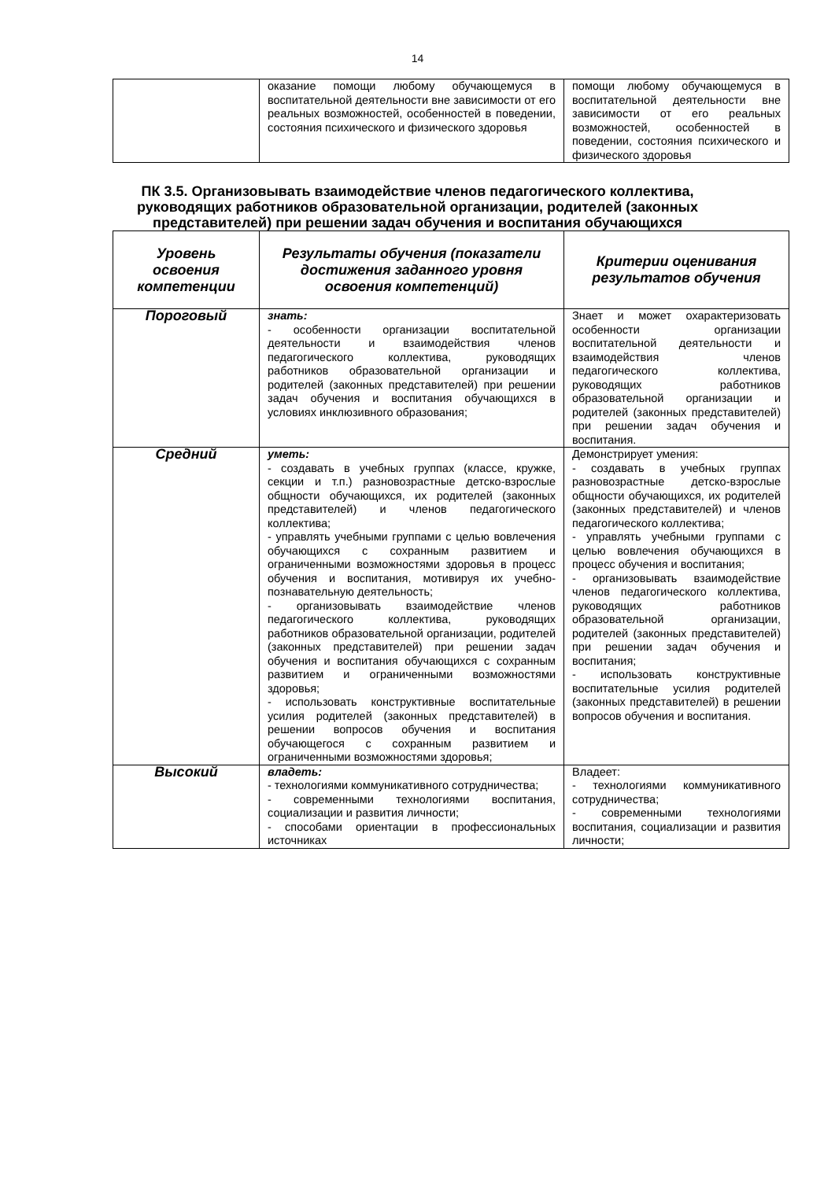14
| | оказание помощи любому обучающемуся в воспитательной деятельности вне зависимости от его реальных возможностей, особенностей в поведении, состояния психического и физического здоровья | помощи любому обучающемуся в воспитательной деятельности вне зависимости от его реальных возможностей, особенностей в поведении, состояния психического и физического здоровья |
ПК 3.5. Организовывать взаимодействие членов педагогического коллектива, руководящих работников образовательной организации, родителей (законных представителей) при решении задач обучения и воспитания обучающихся
| Уровень освоения компетенции | Результаты обучения (показатели достижения заданного уровня освоения компетенций) | Критерии оценивания результатов обучения |
| --- | --- | --- |
| Пороговый | знать: - особенности организации воспитательной деятельности и взаимодействия членов педагогического коллектива, руководящих работников образовательной организации и родителей (законных представителей) при решении задач обучения и воспитания обучающихся в условиях инклюзивного образования; | Знает и может охарактеризовать особенности организации воспитательной деятельности и взаимодействия членов педагогического коллектива, руководящих работников образовательной организации и родителей (законных представителей) при решении задач обучения и воспитания. |
| Средний | уметь: - создавать в учебных группах (классе, кружке, секции и т.п.) разновозрастные детско-взрослые общности обучающихся, их родителей (законных представителей) и членов педагогического коллектива; - управлять учебными группами с целью вовлечения обучающихся с сохранным развитием и ограниченными возможностями здоровья в процесс обучения и воспитания, мотивируя их учебно-познавательную деятельность; - организовывать взаимодействие членов педагогического коллектива, руководящих работников образовательной организации, родителей (законных представителей) при решении задач обучения и воспитания обучающихся с сохранным развитием и ограниченными возможностями здоровья; - использовать конструктивные воспитательные усилия родителей (законных представителей) в решении вопросов обучения и воспитания обучающегося с сохранным развитием и ограниченными возможностями здоровья; | Демонстрирует умения: - создавать в учебных группах разновозрастные детско-взрослые общности обучающихся, их родителей (законных представителей) и членов педагогического коллектива; - управлять учебными группами с целью вовлечения обучающихся в процесс обучения и воспитания; - организовывать взаимодействие членов педагогического коллектива, руководящих работников образовательной организации, родителей (законных представителей) при решении задач обучения и воспитания; - использовать конструктивные воспитательные усилия родителей (законных представителей) в решении вопросов обучения и воспитания. |
| Высокий | владеть: - технологиями коммуникативного сотрудничества; - современными технологиями воспитания, социализации и развития личности; - способами ориентации в профессиональных источниках | Владеет: - технологиями коммуникативного сотрудничества; - современными технологиями воспитания, социализации и развития личности; |